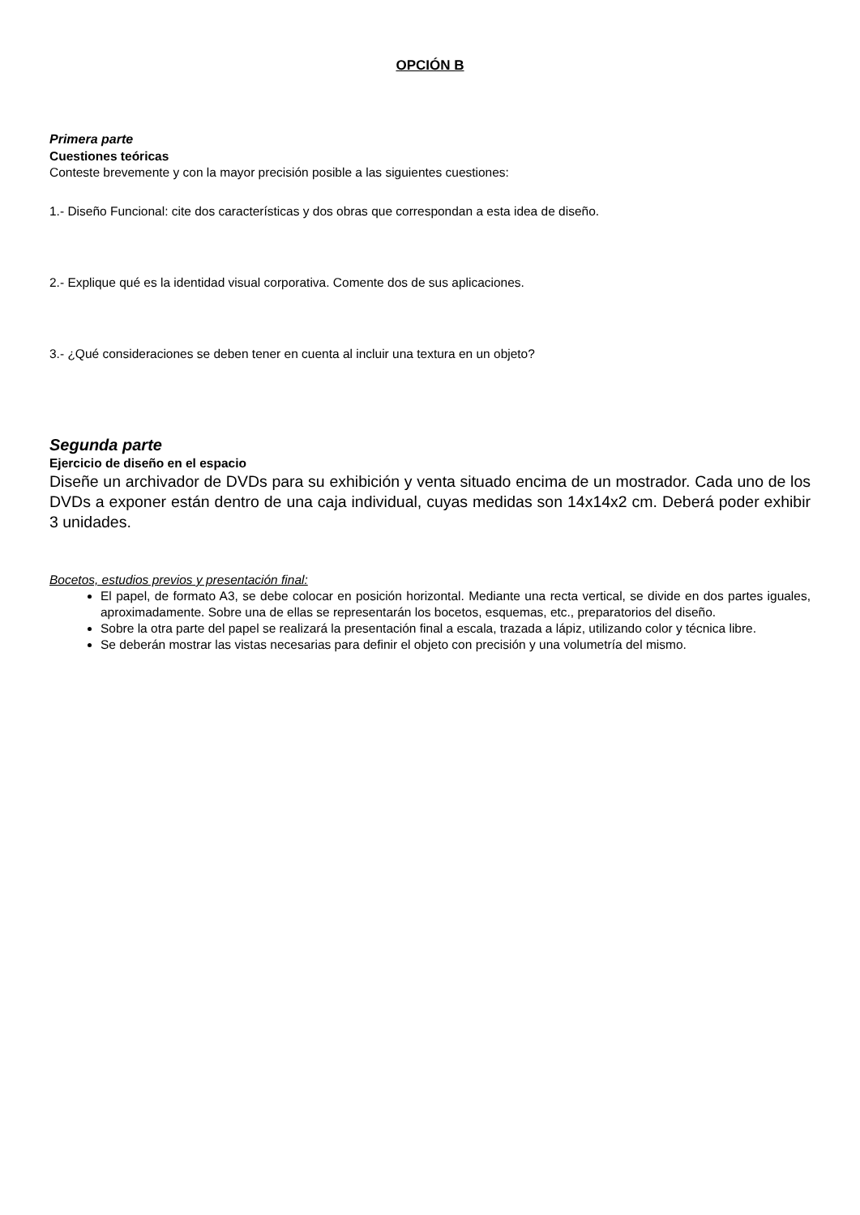OPCIÓN B
Primera parte
Cuestiones teóricas
Conteste brevemente y con la mayor precisión posible a las siguientes cuestiones:
1.- Diseño Funcional: cite dos características y dos obras que correspondan a esta idea de diseño.
2.- Explique qué es la identidad visual corporativa. Comente dos de sus aplicaciones.
3.- ¿Qué consideraciones se deben tener en cuenta al incluir una textura en un objeto?
Segunda parte
Ejercicio de diseño en el espacio
Diseñe un archivador de DVDs para su exhibición y venta situado encima de un mostrador. Cada uno de los DVDs a exponer están dentro de una caja individual, cuyas medidas son 14x14x2 cm. Deberá poder exhibir 3 unidades.
Bocetos, estudios previos y presentación final:
El papel, de formato A3, se debe colocar en posición horizontal. Mediante una recta vertical, se divide en dos partes iguales, aproximadamente. Sobre una de ellas se representarán los bocetos, esquemas, etc., preparatorios del diseño.
Sobre la otra parte del papel se realizará la presentación final a escala, trazada a lápiz, utilizando color y técnica libre.
Se deberán mostrar las vistas necesarias para definir el objeto con precisión y una volumetría del mismo.